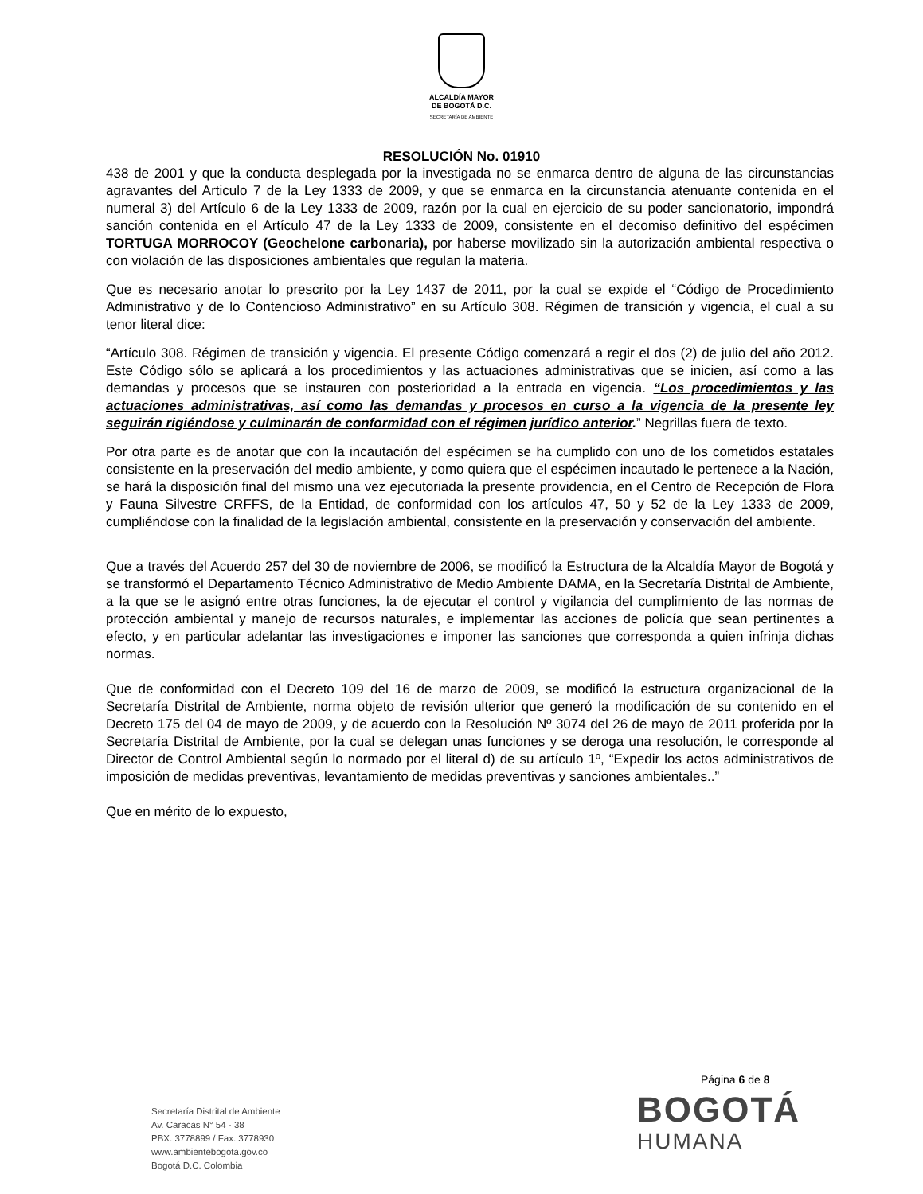ALCALDÍA MAYOR
DE BOGOTÁ D.C.
SECRETARÍA DE AMBIENTE
RESOLUCIÓN No. 01910
438 de 2001 y que la conducta desplegada por la investigada no se enmarca dentro de alguna de las circunstancias agravantes del Articulo 7 de la Ley 1333 de 2009, y que se enmarca en la circunstancia atenuante contenida en el numeral 3) del Artículo 6 de la Ley 1333 de 2009, razón por la cual en ejercicio de su poder sancionatorio, impondrá sanción contenida en el Artículo 47 de la Ley 1333 de 2009, consistente en el decomiso definitivo del espécimen TORTUGA MORROCOY (Geochelone carbonaria), por haberse movilizado sin la autorización ambiental respectiva o con violación de las disposiciones ambientales que regulan la materia.
Que es necesario anotar lo prescrito por la Ley 1437 de 2011, por la cual se expide el “Código de Procedimiento Administrativo y de lo Contencioso Administrativo” en su Artículo 308. Régimen de transición y vigencia, el cual a su tenor literal dice:
“Artículo 308. Régimen de transición y vigencia. El presente Código comenzará a regir el dos (2) de julio del año 2012. Este Código sólo se aplicará a los procedimientos y las actuaciones administrativas que se inicien, así como a las demandas y procesos que se instauren con posterioridad a la entrada en vigencia. “Los procedimientos y las actuaciones administrativas, así como las demandas y procesos en curso a la vigencia de la presente ley seguirán rigiéndose y culminarán de conformidad con el régimen jurídico anterior.” Negrillas fuera de texto.
Por otra parte es de anotar que con la incautación del espécimen se ha cumplido con uno de los cometidos estatales consistente en la preservación del medio ambiente, y como quiera que el espécimen incautado le pertenece a la Nación, se hará la disposición final del mismo una vez ejecutoriada la presente providencia, en el Centro de Recepción de Flora y Fauna Silvestre CRFFS, de la Entidad, de conformidad con los artículos 47, 50 y 52 de la Ley 1333 de 2009, cumpliéndose con la finalidad de la legislación ambiental, consistente en la preservación y conservación del ambiente.
Que a través del Acuerdo 257 del 30 de noviembre de 2006, se modificó la Estructura de la Alcaldía Mayor de Bogotá y se transformó el Departamento Técnico Administrativo de Medio Ambiente DAMA, en la Secretaría Distrital de Ambiente, a la que se le asignó entre otras funciones, la de ejecutar el control y vigilancia del cumplimiento de las normas de protección ambiental y manejo de recursos naturales, e implementar las acciones de policía que sean pertinentes a efecto, y en particular adelantar las investigaciones e imponer las sanciones que corresponda a quien infrinja dichas normas.
Que de conformidad con el Decreto 109 del 16 de marzo de 2009, se modificó la estructura organizacional de la Secretaría Distrital de Ambiente, norma objeto de revisión ulterior que generó la modificación de su contenido en el Decreto 175 del 04 de mayo de 2009, y de acuerdo con la Resolución Nº 3074 del 26 de mayo de 2011 proferida por la Secretaría Distrital de Ambiente, por la cual se delegan unas funciones y se deroga una resolución, le corresponde al Director de Control Ambiental según lo normado por el literal d) de su artículo 1º, “Expedir los actos administrativos de imposición de medidas preventivas, levantamiento de medidas preventivas y sanciones ambientales..”
Que en mérito de lo expuesto,
Página 6 de 8
Secretaría Distrital de Ambiente
Av. Caracas N° 54 - 38
PBX: 3778899 / Fax: 3778930
www.ambientebogota.gov.co
Bogotá D.C. Colombia
BOGOTÁ
HUMANA